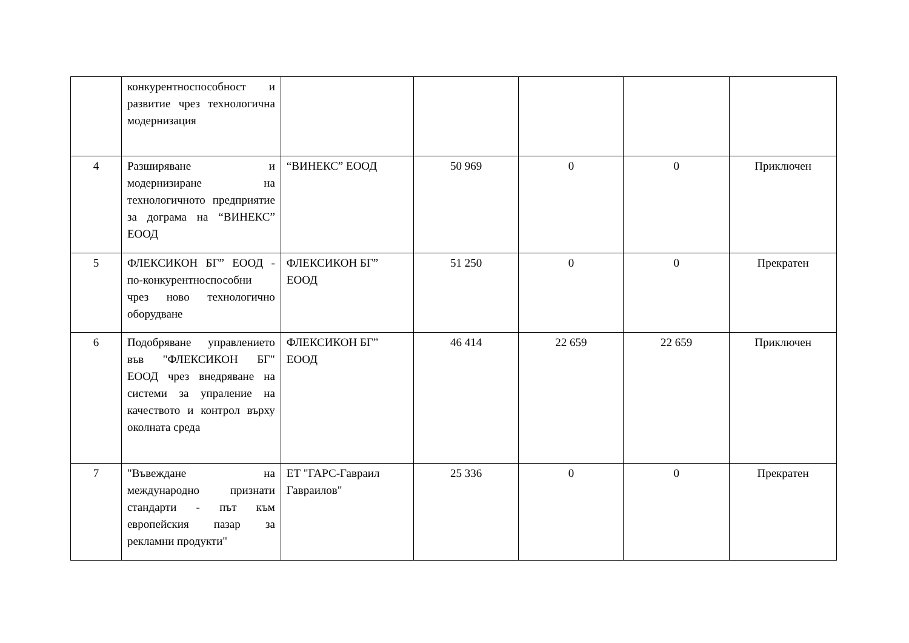| | конкурентноспособност и развитие чрез технологична модернизация | | | | | |
| 4 | Разширяване и модернизиране на технологичното предприятие за дограма на “ВИНЕКС” ЕООД | “ВИНЕКС” ЕООД | 50 969 | 0 | 0 | Приключен |
| 5 | ФЛЕКСИКОН БГ” ЕООД - по-конкурентноспособни чрез ново технологично оборудване | ФЛЕКСИКОН БГ” ЕООД | 51 250 | 0 | 0 | Прекратен |
| 6 | Подобряване управлението във "ФЛЕКСИКОН БГ" ЕООД чрез внедряване на системи за упраление на качеството и контрол върху околната среда | ФЛЕКСИКОН БГ” ЕООД | 46 414 | 22 659 | 22 659 | Приключен |
| 7 | "Въвеждане на международно признати стандарти - път към европейския пазар за рекламни продукти" | ЕТ "ГАРС-Гавраил Гавраилов" | 25 336 | 0 | 0 | Прекратен |